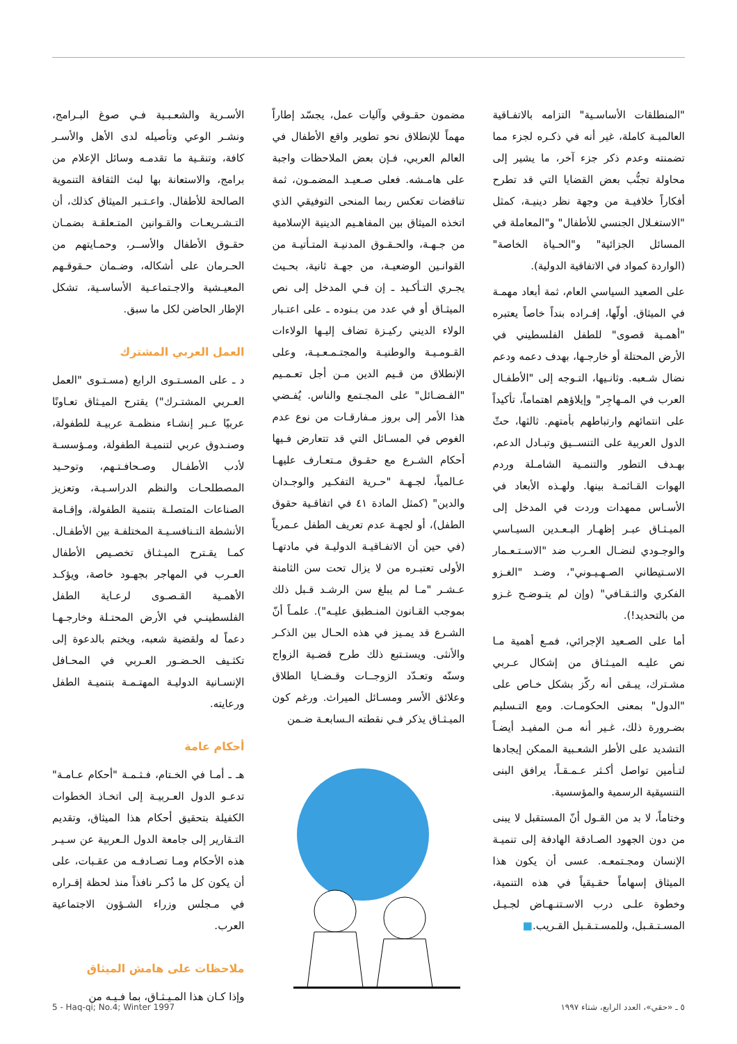الأسـرية والشعـبـية فـي صوغ البـرامج، ونشـر الوعي وتأصيله لدى الأهل والأسـر كافة، وتنقـية ما تقدمـه وسائل الإعلام من برامج، والاستعانة بها لبث الثقافة التنموية الصالحة للأطفال. واعـتـبر الميثاق كذلك، أن التـشـريعـات والقـوانين المتـعلقـة بضمـان حقـوق الأطفال والأســر، وحمـايتهم من الحـرمان على أشكاله، وضـمان حـقوقـهم المعيـشية والاجـتماعـية الأساسـية، تشكل الإطار الحاضن لكل ما سبق.
العمل العربي المشترك
د ـ على المسـتـوى الرابع (مسـتـوى "العمل العـربي المشتـرك") يقترح الميـثاق تعـاونًا عربيًا عـبر إنشـاء منظمـة عربيـة للطفولة، وصنـدوق عربي لتنميـة الطفولة، ومـؤسسـة لأدب الأطفـال وصـحافـتـهم، وتوحـيد المصطلحـات والنظم الدراسـيـة، وتعزيز الصناعات المتصلـة بتنمية الطفولة، وإقـامة الأنشطة التـنافسـيـة المختلفـة بين الأطفـال. كمـا يقـترح الميـثـاق تخصـيص الأطفال العـرب في المهاجر بجهـود خاصة، ويؤكـد الأهمـية القـصـوى لرعـاية الطفل الفلسطينـي في الأرض المحتـلة وخارجـهـا دعماً له ولقضية شعبه، ويختم بالدعوة إلى تكثـيف الحـضـور العـربي في المحـافل الإنسـانية الدوليـة المهتـمـة بتنميـة الطفل ورعايته.
أحكام عامة
هـ ـ أمـا في الخـتام، فـثـمـة "أحكام عـامـة" تدعـو الدول العـربيـة إلى اتخـاذ الخطوات الكفيلة بتحقيق أحكام هذا الميثاق، وتقديم التـقارير إلى جامعة الدول الـعربية عن سـيـر هذه الأحكام ومـا تصـادفـه من عقـبات، على أن يكون كل ما ذُكـر نافذاً منذ لحظة إقـراره في مـجلس وزراء الشـؤون الاجتماعية العرب.
ملاحظات على هامش الميثاق
وإذا كـان هذا المـيـثـاق، بما فـيـه من
مضمون حقـوقي وآليات عمل، يجسّد إطاراً مهماً للإنطلاق نحو تطوير واقع الأطفال في العالم العربي، فـإن بعض الملاحظات واجبة على هامـشه. فعلى صـعيـد المضمـون، ثمة تناقضات تعكس ربما المنحى التوفيقي الذي اتخذه الميثاق بين المفاهـيم الدينية الإسلامية من جـهـة، والحـقـوق المدنيـة المتـأتيـة من القوانـين الوضعيـة، من جهـة ثانية، بحـيث يجـري التـأكـيد ـ إن فـي المدخل إلى نص الميثـاق أو في عدد من بـنوده ـ على اعتـبار الولاء الديني ركيـزة تضاف إليـها الولاءات القـومـيـة والوطنيـة والمجتـمـعـيـة، وعلى الإنطلاق من قـيم الدين مـن أجل تعـمـيم "الفـضـائل" على المجـتمع والناس. يُفـضي هذا الأمر إلى بروز مـفارقـات من نوع عدم الغوص في المسـائل التي قد تتعارض فـيها أحكام الشـرع مع حقـوق مـتعـارف عليهـا عـالمياً، لجـهـة "حـرية التفكـير والوجـدان والدين" (كمثل المادة ٤١ في اتفاقـية حقوق الطفل)، أو لجهـة عدم تعريف الطفل عـمرياً (في حين أن الاتفـاقيـة الدوليـة في مادتهـا الأولى تعتبـره من لا يزال تحت سن الثامنة عـشـر "مـا لم يبلغ سن الرشـد قـبل ذلك بموجب القـانون المنـطبق عليـه"). علمـاً أنّ الشـرع قد يمـيز في هذه الحـال بين الذكـر والأنثى. ويستـتبع ذلك طرح قضـية الزواج وسنّه وتعـدّد الزوجــات وقـضـايا الطلاق وعلائق الأسر ومسـائل الميراث. ورغم كون الميـثـاق يذكر فـي نقطته الـسابعـة ضـمن
"المنطلقات الأساسـية" التزامه بالاتفـاقية العالميـة كاملة، غير أنه في ذكـره لجزء مما تضمنته وعدم ذكر جزء آخر، ما يشير إلى محاولة تجنُّب بعض القضايا التي قد تطرح أفكاراً خلافيـة من وجهة نظر دينيـة، كمثل "الاستغـلال الجنسي للأطفال" و"المعاملة في المسائل الجزائية" و"الحـياة الخاصة" (الواردة كمواد في الاتفاقية الدولية).
على الصعيد السياسي العام، ثمة أبعاد مهمـة في الميثاق. أولّها، إفـراده بنداً خاصاً يعتبره "أهمـية قصوى" للطفل الفلسطيني في الأرض المحتلة أو خارجـها، بهدف دعمه ودعم نضال شـعبه. وثانـيها، التـوجه إلى "الأطفـال العرب في المـهاجِر" وإيلاؤهم اهتماماً، تأكيداً على انتمائهم وارتباطهم بأمتهم. ثالثها، حثّ الدول العربية على التنســيق وتبـادل الدعم، بهـدف التطور والتنمـية الشامـلة وردم الهوات القـائمـة بينها. ولهـذه الأبعاد في الأسـاس ممهدات وردت في المدخل إلى الميـثـاق عبـر إظهـار البـعـدين السيـاسي والوجـودي لنضـال العـرب ضد "الاسـتـعـمار الاسـتيطاني الصـهـيـوني"، وضـد "الغـزو الفكري والثـقـافي" (وإن لم يتـوضـح غـزو من بالتحديد!).
أما على الصـعيد الإجرائي، فمـع أهمية مـا نص عليـه الميـثـاق من إشكال عـربي مشـترك، يبـقى أنه ركّز بشكل خـاص على "الدول" بمعنى الحكومـات. ومع التـسليم بضـرورة ذلك، غـير أنه مـن المفيـد أيضـاً التشديد على الأطر الشعـبية الممكن إيجادها لتـأمين تواصل أكـثر عـمـقـاً، يرافق البنى التنسيقية الرسمية والمؤسسية.
وختاماً، لا بد من القـول أنّ المستقبل لا يبنى من دون الجهود الصـادقة الهادفة إلى تنميـة الإنسان ومجـتمعـه. عسى أن يكون هذا الميثاق إسهاماً حقـيقياً في هذه التنمية، وخطوة علـى درب الاسـتنـهـاض لجـيـل المسـتـقـبل، وللمسـتـقـبل القـريب.■
5 - Haq-qi; No.4; Winter 1997 ٥ ـ «حقي»، العدد الرابع، شتاء ١٩٩٧